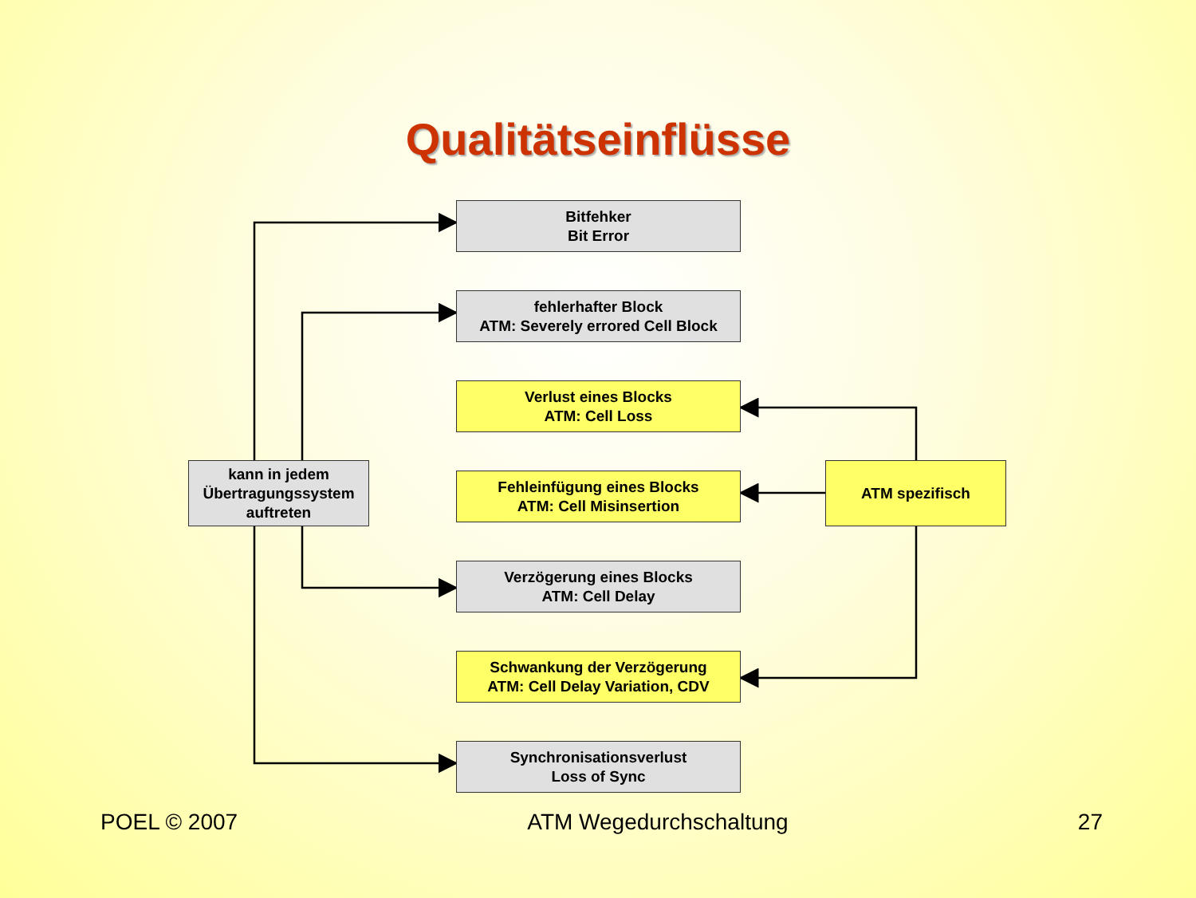Qualitätseinflüsse
kann in jedem
Übertragungssystem
auftreten
Bitfehker
Bit Error
fehlerhafter Block
ATM: Severely errored Cell Block
Verlust eines Blocks
ATM: Cell Loss
Fehleinfügung eines Blocks
ATM: Cell Misinsertion
Verzögerung eines Blocks
ATM: Cell Delay
Schwankung der Verzögerung
ATM: Cell Delay Variation, CDV
Synchronisationsverlust
Loss of Sync
ATM spezifisch
POEL © 2007 ATM Wegedurchschaltung 27